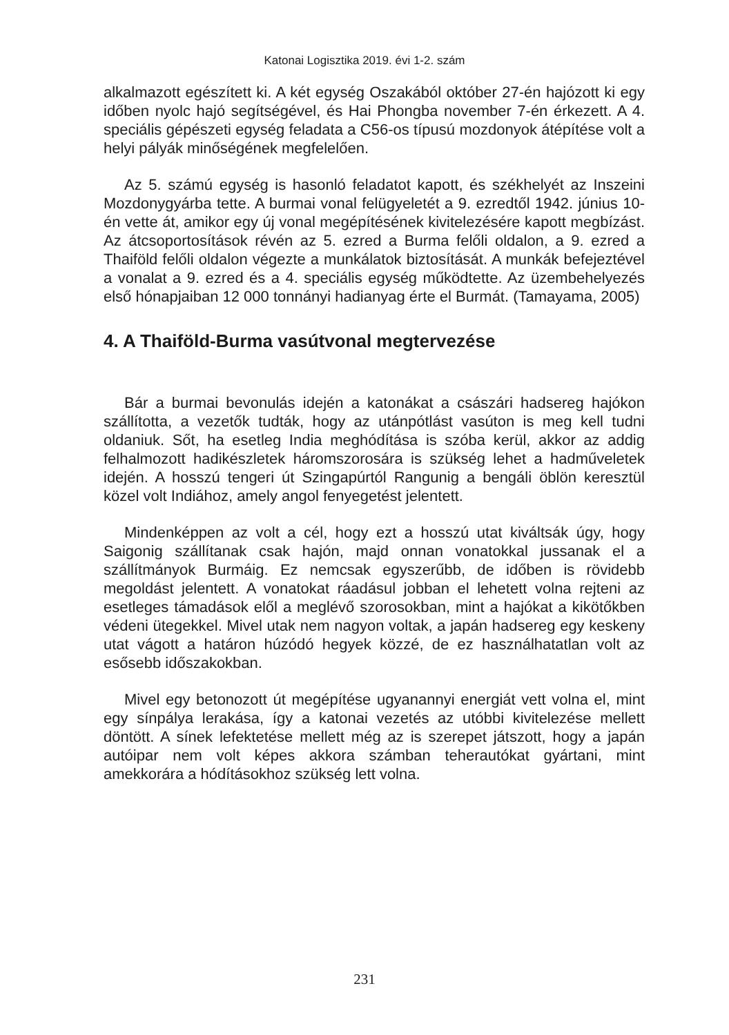Katonai Logisztika 2019. évi 1-2. szám
alkalmazott egészített ki. A két egység Oszakából október 27-én hajózott ki egy időben nyolc hajó segítségével, és Hai Phongba november 7-én érkezett. A 4. speciális gépészeti egység feladata a C56-os típusú mozdonyok átépítése volt a helyi pályák minőségének megfelelően.
Az 5. számú egység is hasonló feladatot kapott, és székhelyét az Inszeini Mozdonygyárba tette. A burmai vonal felügyeletét a 9. ezredtől 1942. június 10-én vette át, amikor egy új vonal megépítésének kivitelezésére kapott megbízást. Az átcsoportosítások révén az 5. ezred a Burma felőli oldalon, a 9. ezred a Thaiföld felőli oldalon végezte a munkálatok biztosítását. A munkák befejeztével a vonalat a 9. ezred és a 4. speciális egység működtette. Az üzembehelyezés első hónapjaiban 12 000 tonnányi hadianyag érte el Burmát. (Tamayama, 2005)
4. A Thaiföld-Burma vasútvonal megtervezése
Bár a burmai bevonulás idején a katonákat a császári hadsereg hajókon szállította, a vezetők tudták, hogy az utánpótlást vasúton is meg kell tudni oldaniuk. Sőt, ha esetleg India meghódítása is szóba kerül, akkor az addig felhalmozott hadikészletek háromszorosára is szükség lehet a hadműveletek idején. A hosszú tengeri út Szingapúrtól Rangunig a bengáli öblön keresztül közel volt Indiához, amely angol fenyegetést jelentett.
Mindenképpen az volt a cél, hogy ezt a hosszú utat kiváltsák úgy, hogy Saigonig szállítanak csak hajón, majd onnan vonatokkal jussanak el a szállítmányok Burmáig. Ez nemcsak egyszerűbb, de időben is rövidebb megoldást jelentett. A vonatokat ráadásul jobban el lehetett volna rejteni az esetleges támadások elől a meglévő szorosokban, mint a hajókat a kikötőkben védeni ütegekkel. Mivel utak nem nagyon voltak, a japán hadsereg egy keskeny utat vágott a határon húzódó hegyek közzé, de ez használhatatlan volt az esősebb időszakokban.
Mivel egy betonozott út megépítése ugyanannyi energiát vett volna el, mint egy sínpálya lerakása, így a katonai vezetés az utóbbi kivitelezése mellett döntött. A sínek lefektetése mellett még az is szerepet játszott, hogy a japán autóipar nem volt képes akkora számban teherautókat gyártani, mint amekkorára a hódításokhoz szükség lett volna.
231